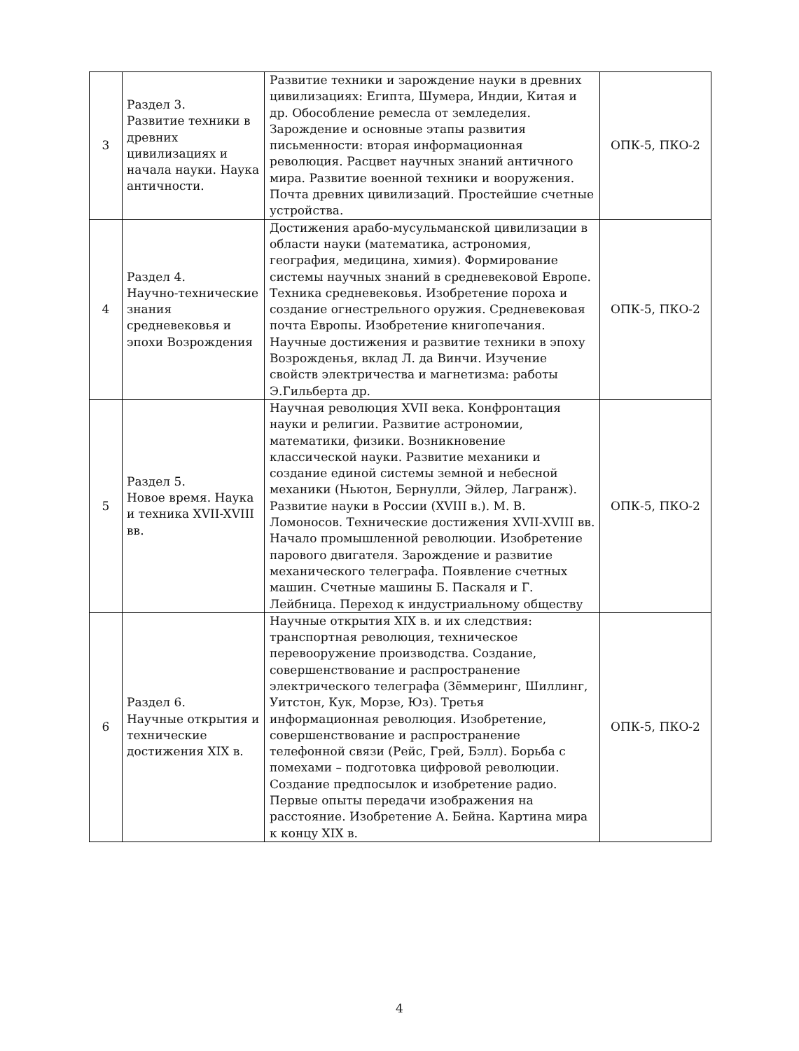| 3 | Раздел 3. Развитие техники в древних цивилизациях и начала науки. Наука античности. | Развитие техники и зарождение науки в древних цивилизациях: Египта, Шумера, Индии, Китая и др. Обособление ремесла от земледелия. Зарождение и основные этапы развития письменности: вторая информационная революция. Расцвет научных знаний античного мира. Развитие военной техники и вооружения. Почта древних цивилизаций. Простейшие счетные устройства. | ОПК-5, ПКО-2 |
| 4 | Раздел 4. Научно-технические знания средневековья и эпохи Возрождения | Достижения арабо-мусульманской цивилизации в области науки (математика, астрономия, география, медицина, химия). Формирование системы научных знаний в средневековой Европе. Техника средневековья. Изобретение пороха и создание огнестрельного оружия. Средневековая почта Европы. Изобретение книгопечания. Научные достижения и развитие техники в эпоху Возрожденья, вклад Л. да Винчи. Изучение свойств электричества и магнетизма: работы Э.Гильберта др. | ОПК-5, ПКО-2 |
| 5 | Раздел 5. Новое время. Наука и техника XVII-XVIII вв. | Научная революция XVII века. Конфронтация науки и религии. Развитие астрономии, математики, физики. Возникновение классической науки. Развитие механики и создание единой системы земной и небесной механики (Ньютон, Бернулли, Эйлер, Лагранж). Развитие науки в России (XVIII в.). М. В. Ломоносов. Технические достижения XVII-XVIII вв. Начало промышленной революции. Изобретение парового двигателя. Зарождение и развитие механического телеграфа. Появление счетных машин. Счетные машины Б. Паскаля и Г. Лейбница. Переход к индустриальному обществу | ОПК-5, ПКО-2 |
| 6 | Раздел 6. Научные открытия и технические достижения XIX в. | Научные открытия XIX в. и их следствия: транспортная революция, техническое перевооружение производства. Создание, совершенствование и распространение электрического телеграфа (Зёммеринг, Шиллинг, Уитстон, Кук, Морзе, Юз). Третья информационная революция. Изобретение, совершенствование и распространение телефонной связи (Рейс, Грей, Бэлл). Борьба с помехами – подготовка цифровой революции. Создание предпосылок и изобретение радио. Первые опыты передачи изображения на расстояние. Изобретение А. Бейна. Картина мира к концу XIX в. | ОПК-5, ПКО-2 |
4